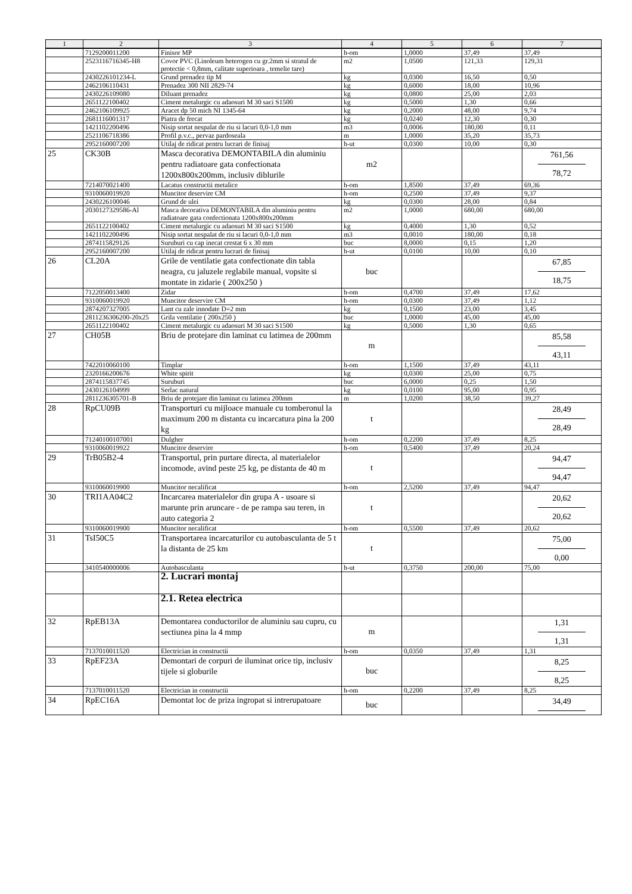| 1 | 2 | 3 | 4 | 5 | 6 | 7 |
| --- | --- | --- | --- | --- | --- | --- |
| | 7129200011200 | Finisor MP | h-om | 1,0000 | 37,49 | 37,49 |
| | 2523116716345-H8 | Covor PVC (Linoleum heterogen cu gr.2mm si stratul de protectie < 0,8mm, calitate superioara , temelie tare) | m2 | 1,0500 | 121,33 | 129,31 |
| | 2430226101234-L | Grund prenadez tip M | kg | 0,0300 | 16,50 | 0,50 |
| | 2462106110431 | Prenadez 300 NII 2829-74 | kg | 0,6000 | 18,00 | 10,96 |
| | 2430226109080 | Diluant prenadez | kg | 0,0800 | 25,00 | 2,03 |
| | 2651122100402 | Ciment metalurgic cu adaosuri M 30 saci S1500 | kg | 0,5000 | 1,30 | 0,66 |
| | 2462106109925 | Aracet dp 50 mich NI 1345-64 | kg | 0,2000 | 48,00 | 9,74 |
| | 2681116001317 | Piatra de frecat | kg | 0,0240 | 12,30 | 0,30 |
| | 1421102200496 | Nisip sortat nespalat de riu si lacuri 0,0-1,0 mm | m3 | 0,0006 | 180,00 | 0,11 |
| | 2521106718386 | Profil p.v.c., pervaz pardoseala | m | 1,0000 | 35,20 | 35,73 |
| | 2952160007200 | Utilaj de ridicat pentru lucrari de finisaj | h-ut | 0,0300 | 10,00 | 0,30 |
| 25 | CK30B | Masca decorativa DEMONTABILA din aluminiu pentru radiatoare gata confectionata 1200x800x200mm, inclusiv diblurile | m2 | | | 761,56 78,72 |
| | 7214070021400 | Lacatus constructii metalice | h-om | 1,8500 | 37,49 | 69,36 |
| | 9310060019920 | Muncitor deservire CM | h-om | 0,2500 | 37,49 | 9,37 |
| | 2430226100046 | Grund de ulei | kg | 0,0300 | 28,00 | 0,84 |
| | 2030127329586-Al | Masca decorativa DEMONTABILA din aluminiu pentru radiatoare gata confectionata 1200x800x200mm | m2 | 1,0000 | 680,00 | 680,00 |
| | 2651122100402 | Ciment metalurgic cu adaosuri M 30 saci S1500 | kg | 0,4000 | 1,30 | 0,52 |
| | 1421102200496 | Nisip sortat nespalat de riu si lacuri 0,0-1,0 mm | m3 | 0,0010 | 180,00 | 0,18 |
| | 2874115829126 | Suruburi cu cap inecat crestat 6 x 30 mm | buc | 8,0000 | 0,15 | 1,20 |
| | 2952160007200 | Utilaj de ridicat pentru lucrari de finisaj | h-ut | 0,0100 | 10,00 | 0,10 |
| 26 | CL20A | Grile de ventilatie gata confectionate din tabla neagra, cu jaluzele reglabile manual, vopsite si montate in zidarie ( 200x250 ) | buc | | | 67,85 18,75 |
| | 7122050013400 | Zidar | h-om | 0,4700 | 37,49 | 17,62 |
| | 9310060019920 | Muncitor deservire CM | h-om | 0,0300 | 37,49 | 1,12 |
| | 2874207327005 | Lant cu zale innodate D=2 mm | kg | 0,1500 | 23,00 | 3,45 |
| | 2811236306200-20x25 | Grila ventilatie ( 200x250 ) | buc | 1,0000 | 45,00 | 45,00 |
| | 2651122100402 | Ciment metalurgic cu adaosuri M 30 saci S1500 | kg | 0,5000 | 1,30 | 0,65 |
| 27 | CH05B | Briu de protejare din laminat cu latimea de 200mm | m | | | 85,58 43,11 |
| | 7422010060100 | Timplar | h-om | 1,1500 | 37,49 | 43,11 |
| | 2320166200676 | White spirit | kg | 0,0300 | 25,00 | 0,75 |
| | 2874115837745 | Suruburi | buc | 6,0000 | 0,25 | 1,50 |
| | 2430126104999 | Serlac natural | kg | 0,0100 | 95,00 | 0,95 |
| | 2811236305701-B | Briu de protejare din laminat cu latimea 200mm | m | 1,0200 | 38,50 | 39,27 |
| 28 | RpCU09B | Transporturi cu mijloace manuale cu tomberonul la maximum 200 m distanta cu incarcatura pina la 200 kg | t | | | 28,49 28,49 |
| | 71240100107001 | Dulgher | h-om | 0,2200 | 37,49 | 8,25 |
| | 9310060019922 | Muncitor deservire | h-om | 0,5400 | 37,49 | 20,24 |
| 29 | TrB05B2-4 | Transportul, prin purtare directa, al materialelor incomode, avind peste 25 kg, pe distanta de 40 m | t | | | 94,47 94,47 |
| | 9310060019900 | Muncitor necalificat | h-om | 2,5200 | 37,49 | 94,47 |
| 30 | TRI1AA04C2 | Incarcarea materialelor din grupa A - usoare si marunte prin aruncare - de pe rampa sau teren, in auto categoria 2 | t | | | 20,62 20,62 |
| | 9310060019900 | Muncitor necalificat | h-om | 0,5500 | 37,49 | 20,62 |
| 31 | TsI50C5 | Transportarea incarcaturilor cu autobasculanta de 5 t la distanta de 25 km | t | | | 75,00 0,00 |
| | 3410540000006 | Autobasculanta | h-ut | 0,3750 | 200,00 | 75,00 |
| | | 2. Lucrari montaj | | | | |
| | | 2.1. Retea electrica | | | | |
| 32 | RpEB13A | Demontarea conductorilor de aluminiu sau cupru, cu sectiunea pina la 4 mmp | m | | | 1,31 1,31 |
| | 7137010011520 | Electrician in constructii | h-om | 0,0350 | 37,49 | 1,31 |
| 33 | RpEF23A | Demontari de corpuri de iluminat orice tip, inclusiv tijele si globurile | buc | | | 8,25 8,25 |
| | 7137010011520 | Electrician in constructii | h-om | 0,2200 | 37,49 | 8,25 |
| 34 | RpEC16A | Demontat loc de priza ingropat si intrerupatoare | buc | | | 34,49 |